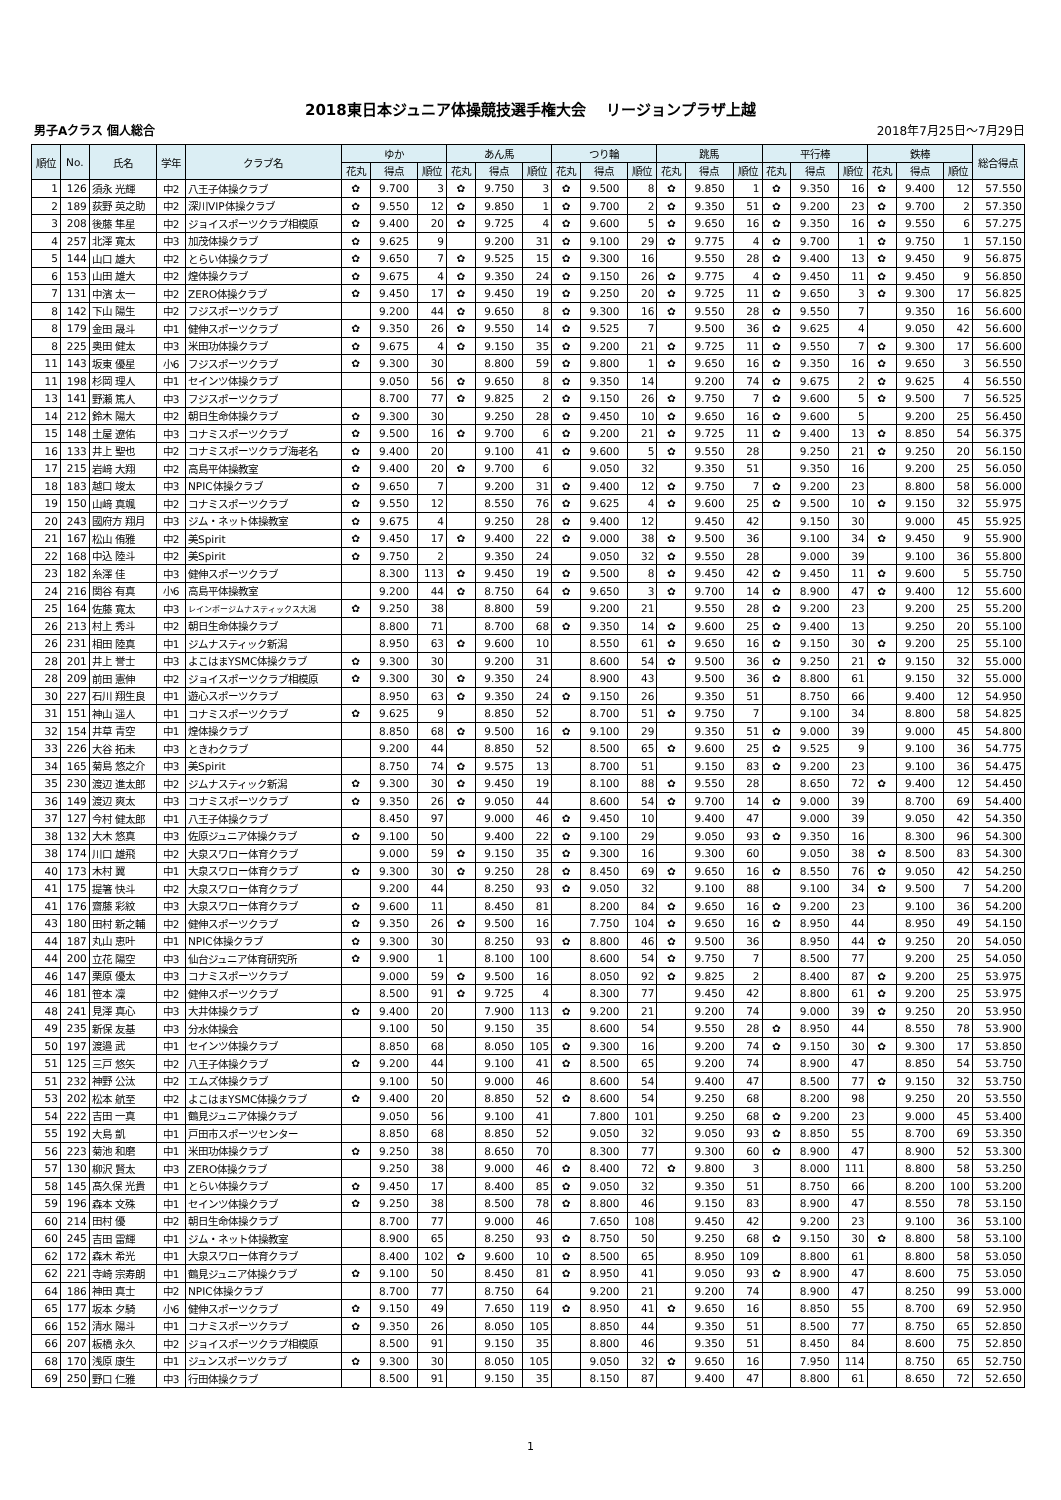2018東日本ジュニア体操競技選手権大会　 リージョンプラザ上越
男子Aクラス 個人総合 2018年7月25日～7月29日
| 順位 | No. | 氏名 | 学年 | クラブ名 | ゆか | | | あん馬 | | | つり輪 | | | 跳馬 | | | 平行棒 | | | 鉄棒 | | | 総合得点 |
| --- | --- | --- | --- | --- | --- | --- | --- | --- | --- | --- | --- | --- | --- | --- | --- | --- | --- | --- | --- | --- | --- | --- | --- |
| | | | | | 花丸 | 得点 | 順位 | 花丸 | 得点 | 順位 | 花丸 | 得点 | 順位 | 花丸 | 得点 | 順位 | 花丸 | 得点 | 順位 | 花丸 | 得点 | 順位 | |
| 1 | 126 | 須永 光輝 | 中2 | 八王子体操クラブ | ✿ | 9.700 | 3 | ✿ | 9.750 | 3 | ✿ | 9.500 | 8 | ✿ | 9.850 | 1 | ✿ | 9.350 | 16 | ✿ | 9.400 | 12 | 57.550 |
| 2 | 189 | 荻野 英之助 | 中2 | 深川VIP体操クラブ | ✿ | 9.550 | 12 | ✿ | 9.850 | 1 | ✿ | 9.700 | 2 | ✿ | 9.350 | 51 | ✿ | 9.200 | 23 | ✿ | 9.700 | 2 | 57.350 |
| 3 | 208 | 後藤 隼星 | 中2 | ジョイスポーツクラブ相模原 | ✿ | 9.400 | 20 | ✿ | 9.725 | 4 | ✿ | 9.600 | 5 | ✿ | 9.650 | 16 | ✿ | 9.350 | 16 | ✿ | 9.550 | 6 | 57.275 |
| 4 | 257 | 北澤 寛太 | 中3 | 加茂体操クラブ | ✿ | 9.625 | 9 | | 9.200 | 31 | ✿ | 9.100 | 29 | ✿ | 9.775 | 4 | ✿ | 9.700 | 1 | ✿ | 9.750 | 1 | 57.150 |
| 5 | 144 | 山口 雄大 | 中2 | とらい体操クラブ | ✿ | 9.650 | 7 | ✿ | 9.525 | 15 | ✿ | 9.300 | 16 | | 9.550 | 28 | ✿ | 9.400 | 13 | ✿ | 9.450 | 9 | 56.875 |
| 6 | 153 | 山田 雄大 | 中2 | 煌体操クラブ | ✿ | 9.675 | 4 | ✿ | 9.350 | 24 | ✿ | 9.150 | 26 | ✿ | 9.775 | 4 | ✿ | 9.450 | 11 | ✿ | 9.450 | 9 | 56.850 |
| 7 | 131 | 中濱 太一 | 中2 | ZERO体操クラブ | ✿ | 9.450 | 17 | ✿ | 9.450 | 19 | ✿ | 9.250 | 20 | ✿ | 9.725 | 11 | ✿ | 9.650 | 3 | ✿ | 9.300 | 17 | 56.825 |
| 8 | 142 | 下山 陽生 | 中2 | フジスポーツクラブ | | 9.200 | 44 | ✿ | 9.650 | 8 | ✿ | 9.300 | 16 | ✿ | 9.550 | 28 | ✿ | 9.550 | 7 | | 9.350 | 16 | 56.600 |
| 8 | 179 | 金田 晟斗 | 中1 | 健伸スポーツクラブ | ✿ | 9.350 | 26 | ✿ | 9.550 | 14 | ✿ | 9.525 | 7 | | 9.500 | 36 | ✿ | 9.625 | 4 | | 9.050 | 42 | 56.600 |
| 8 | 225 | 奥田 健太 | 中3 | 米田功体操クラブ | ✿ | 9.675 | 4 | ✿ | 9.150 | 35 | ✿ | 9.200 | 21 | ✿ | 9.725 | 11 | ✿ | 9.550 | 7 | ✿ | 9.300 | 17 | 56.600 |
| 11 | 143 | 坂東 優星 | 小6 | フジスポーツクラブ | ✿ | 9.300 | 30 | | 8.800 | 59 | ✿ | 9.800 | 1 | ✿ | 9.650 | 16 | ✿ | 9.350 | 16 | ✿ | 9.650 | 3 | 56.550 |
| 11 | 198 | 杉岡 理人 | 中1 | セインツ体操クラブ | | 9.050 | 56 | ✿ | 9.650 | 8 | ✿ | 9.350 | 14 | | 9.200 | 74 | ✿ | 9.675 | 2 | ✿ | 9.625 | 4 | 56.550 |
| 13 | 141 | 野瀬 篤人 | 中3 | フジスポーツクラブ | | 8.700 | 77 | ✿ | 9.825 | 2 | ✿ | 9.150 | 26 | ✿ | 9.750 | 7 | ✿ | 9.600 | 5 | ✿ | 9.500 | 7 | 56.525 |
| 14 | 212 | 鈴木 陽大 | 中2 | 朝日生命体操クラブ | ✿ | 9.300 | 30 | | 9.250 | 28 | ✿ | 9.450 | 10 | ✿ | 9.650 | 16 | ✿ | 9.600 | 5 | | 9.200 | 25 | 56.450 |
| 15 | 148 | 土屋 遼佑 | 中3 | コナミスポーツクラブ | ✿ | 9.500 | 16 | ✿ | 9.700 | 6 | ✿ | 9.200 | 21 | ✿ | 9.725 | 11 | ✿ | 9.400 | 13 | ✿ | 8.850 | 54 | 56.375 |
| 16 | 133 | 井上 聖也 | 中2 | コナミスポーツクラブ海老名 | ✿ | 9.400 | 20 | | 9.100 | 41 | ✿ | 9.600 | 5 | ✿ | 9.550 | 28 | | 9.250 | 21 | ✿ | 9.250 | 20 | 56.150 |
| 17 | 215 | 岩﨑 大翔 | 中2 | 高島平体操教室 | ✿ | 9.400 | 20 | ✿ | 9.700 | 6 | | 9.050 | 32 | | 9.350 | 51 | | 9.350 | 16 | | 9.200 | 25 | 56.050 |
| 18 | 183 | 越口 竣太 | 中3 | NPIC体操クラブ | ✿ | 9.650 | 7 | | 9.200 | 31 | ✿ | 9.400 | 12 | ✿ | 9.750 | 7 | ✿ | 9.200 | 23 | | 8.800 | 58 | 56.000 |
| 19 | 150 | 山﨑 真颯 | 中2 | コナミスポーツクラブ | ✿ | 9.550 | 12 | | 8.550 | 76 | ✿ | 9.625 | 4 | ✿ | 9.600 | 25 | ✿ | 9.500 | 10 | ✿ | 9.150 | 32 | 55.975 |
| 20 | 243 | 國府方 翔月 | 中3 | ジム・ネット体操教室 | ✿ | 9.675 | 4 | | 9.250 | 28 | ✿ | 9.400 | 12 | | 9.450 | 42 | | 9.150 | 30 | | 9.000 | 45 | 55.925 |
| 21 | 167 | 松山 侑雅 | 中2 | 美Spirit | ✿ | 9.450 | 17 | ✿ | 9.400 | 22 | ✿ | 9.000 | 38 | ✿ | 9.500 | 36 | | 9.100 | 34 | ✿ | 9.450 | 9 | 55.900 |
| 22 | 168 | 中込 陸斗 | 中2 | 美Spirit | ✿ | 9.750 | 2 | | 9.350 | 24 | | 9.050 | 32 | ✿ | 9.550 | 28 | | 9.000 | 39 | | 9.100 | 36 | 55.800 |
| 23 | 182 | 糸澤 佳 | 中3 | 健伸スポーツクラブ | | 8.300 | 113 | ✿ | 9.450 | 19 | ✿ | 9.500 | 8 | ✿ | 9.450 | 42 | ✿ | 9.450 | 11 | ✿ | 9.600 | 5 | 55.750 |
| 24 | 216 | 関谷 有真 | 小6 | 高島平体操教室 | | 9.200 | 44 | ✿ | 8.750 | 64 | ✿ | 9.650 | 3 | ✿ | 9.700 | 14 | ✿ | 8.900 | 47 | ✿ | 9.400 | 12 | 55.600 |
| 25 | 164 | 佐藤 寛太 | 中3 | レインボージムナスティックス大潟 | ✿ | 9.250 | 38 | | 8.800 | 59 | | 9.200 | 21 | | 9.550 | 28 | ✿ | 9.200 | 23 | | 9.200 | 25 | 55.200 |
| 26 | 213 | 村上 秀斗 | 中2 | 朝日生命体操クラブ | | 8.800 | 71 | | 8.700 | 68 | ✿ | 9.350 | 14 | ✿ | 9.600 | 25 | ✿ | 9.400 | 13 | | 9.250 | 20 | 55.100 |
| 26 | 231 | 相田 陸真 | 中1 | ジムナスティック新潟 | | 8.950 | 63 | ✿ | 9.600 | 10 | | 8.550 | 61 | ✿ | 9.650 | 16 | ✿ | 9.150 | 30 | ✿ | 9.200 | 25 | 55.100 |
| 28 | 201 | 井上 誉士 | 中3 | よこはまYSMC体操クラブ | ✿ | 9.300 | 30 | | 9.200 | 31 | | 8.600 | 54 | ✿ | 9.500 | 36 | ✿ | 9.250 | 21 | ✿ | 9.150 | 32 | 55.000 |
| 28 | 209 | 前田 憲伸 | 中2 | ジョイスポーツクラブ相模原 | ✿ | 9.300 | 30 | ✿ | 9.350 | 24 | | 8.900 | 43 | | 9.500 | 36 | ✿ | 8.800 | 61 | | 9.150 | 32 | 55.000 |
| 30 | 227 | 石川 翔生良 | 中1 | 遊心スポーツクラブ | | 8.950 | 63 | ✿ | 9.350 | 24 | ✿ | 9.150 | 26 | | 9.350 | 51 | | 8.750 | 66 | | 9.400 | 12 | 54.950 |
| 31 | 151 | 神山 遥人 | 中1 | コナミスポーツクラブ | ✿ | 9.625 | 9 | | 8.850 | 52 | | 8.700 | 51 | ✿ | 9.750 | 7 | | 9.100 | 34 | | 8.800 | 58 | 54.825 |
| 32 | 154 | 井草 青空 | 中1 | 煌体操クラブ | | 8.850 | 68 | ✿ | 9.500 | 16 | ✿ | 9.100 | 29 | | 9.350 | 51 | ✿ | 9.000 | 39 | | 9.000 | 45 | 54.800 |
| 33 | 226 | 大谷 拓未 | 中3 | ときわクラブ | | 9.200 | 44 | | 8.850 | 52 | | 8.500 | 65 | ✿ | 9.600 | 25 | ✿ | 9.525 | 9 | | 9.100 | 36 | 54.775 |
| 34 | 165 | 菊島 悠之介 | 中3 | 美Spirit | | 8.750 | 74 | ✿ | 9.575 | 13 | | 8.700 | 51 | | 9.150 | 83 | ✿ | 9.200 | 23 | | 9.100 | 36 | 54.475 |
| 35 | 230 | 渡辺 進太郎 | 中2 | ジムナスティック新潟 | ✿ | 9.300 | 30 | ✿ | 9.450 | 19 | | 8.100 | 88 | ✿ | 9.550 | 28 | | 8.650 | 72 | ✿ | 9.400 | 12 | 54.450 |
| 36 | 149 | 渡辺 爽太 | 中3 | コナミスポーツクラブ | ✿ | 9.350 | 26 | ✿ | 9.050 | 44 | | 8.600 | 54 | ✿ | 9.700 | 14 | ✿ | 9.000 | 39 | | 8.700 | 69 | 54.400 |
| 37 | 127 | 今村 健太郎 | 中1 | 八王子体操クラブ | | 8.450 | 97 | | 9.000 | 46 | ✿ | 9.450 | 10 | | 9.400 | 47 | | 9.000 | 39 | | 9.050 | 42 | 54.350 |
| 38 | 132 | 大木 悠真 | 中3 | 佐原ジュニア体操クラブ | ✿ | 9.100 | 50 | | 9.400 | 22 | ✿ | 9.100 | 29 | | 9.050 | 93 | ✿ | 9.350 | 16 | | 8.300 | 96 | 54.300 |
| 38 | 174 | 川口 雄飛 | 中2 | 大泉スワロー体育クラブ | | 9.000 | 59 | ✿ | 9.150 | 35 | ✿ | 9.300 | 16 | | 9.300 | 60 | | 9.050 | 38 | ✿ | 8.500 | 83 | 54.300 |
| 40 | 173 | 木村 翼 | 中1 | 大泉スワロー体育クラブ | ✿ | 9.300 | 30 | ✿ | 9.250 | 28 | ✿ | 8.450 | 69 | ✿ | 9.650 | 16 | ✿ | 8.550 | 76 | ✿ | 9.050 | 42 | 54.250 |
| 41 | 175 | 提箸 快斗 | 中2 | 大泉スワロー体育クラブ | | 9.200 | 44 | | 8.250 | 93 | ✿ | 9.050 | 32 | | 9.100 | 88 | | 9.100 | 34 | ✿ | 9.500 | 7 | 54.200 |
| 41 | 176 | 齋藤 彩紋 | 中3 | 大泉スワロー体育クラブ | ✿ | 9.600 | 11 | | 8.450 | 81 | | 8.200 | 84 | ✿ | 9.650 | 16 | ✿ | 9.200 | 23 | | 9.100 | 36 | 54.200 |
| 43 | 180 | 田村 新之輔 | 中2 | 健伸スポーツクラブ | ✿ | 9.350 | 26 | ✿ | 9.500 | 16 | | 7.750 | 104 | ✿ | 9.650 | 16 | ✿ | 8.950 | 44 | | 8.950 | 49 | 54.150 |
| 44 | 187 | 丸山 恵叶 | 中1 | NPIC体操クラブ | ✿ | 9.300 | 30 | | 8.250 | 93 | ✿ | 8.800 | 46 | ✿ | 9.500 | 36 | | 8.950 | 44 | ✿ | 9.250 | 20 | 54.050 |
| 44 | 200 | 立花 陽空 | 中3 | 仙台ジュニア体育研究所 | ✿ | 9.900 | 1 | | 8.100 | 100 | | 8.600 | 54 | ✿ | 9.750 | 7 | | 8.500 | 77 | | 9.200 | 25 | 54.050 |
| 46 | 147 | 栗原 優太 | 中3 | コナミスポーツクラブ | | 9.000 | 59 | ✿ | 9.500 | 16 | | 8.050 | 92 | ✿ | 9.825 | 2 | | 8.400 | 87 | ✿ | 9.200 | 25 | 53.975 |
| 46 | 181 | 笹本 凜 | 中2 | 健伸スポーツクラブ | | 8.500 | 91 | ✿ | 9.725 | 4 | | 8.300 | 77 | | 9.450 | 42 | | 8.800 | 61 | ✿ | 9.200 | 25 | 53.975 |
| 48 | 241 | 見澤 真心 | 中3 | 大井体操クラブ | ✿ | 9.400 | 20 | | 7.900 | 113 | ✿ | 9.200 | 21 | | 9.200 | 74 | | 9.000 | 39 | ✿ | 9.250 | 20 | 53.950 |
| 49 | 235 | 新保 友基 | 中3 | 分水体操会 | | 9.100 | 50 | | 9.150 | 35 | | 8.600 | 54 | | 9.550 | 28 | ✿ | 8.950 | 44 | | 8.550 | 78 | 53.900 |
| 50 | 197 | 渡邉 武 | 中1 | セインツ体操クラブ | | 8.850 | 68 | | 8.050 | 105 | ✿ | 9.300 | 16 | | 9.200 | 74 | ✿ | 9.150 | 30 | ✿ | 9.300 | 17 | 53.850 |
| 51 | 125 | 三戸 悠矢 | 中2 | 八王子体操クラブ | ✿ | 9.200 | 44 | | 9.100 | 41 | ✿ | 8.500 | 65 | | 9.200 | 74 | | 8.900 | 47 | | 8.850 | 54 | 53.750 |
| 51 | 232 | 神野 公汰 | 中2 | エムズ体操クラブ | | 9.100 | 50 | | 9.000 | 46 | | 8.600 | 54 | | 9.400 | 47 | | 8.500 | 77 | ✿ | 9.150 | 32 | 53.750 |
| 53 | 202 | 松本 航至 | 中2 | よこはまYSMC体操クラブ | ✿ | 9.400 | 20 | | 8.850 | 52 | ✿ | 8.600 | 54 | | 9.250 | 68 | | 8.200 | 98 | | 9.250 | 20 | 53.550 |
| 54 | 222 | 吉田 一真 | 中1 | 鶴見ジュニア体操クラブ | | 9.050 | 56 | | 9.100 | 41 | | 7.800 | 101 | | 9.250 | 68 | ✿ | 9.200 | 23 | | 9.000 | 45 | 53.400 |
| 55 | 192 | 大島 凱 | 中1 | 戸田市スポーツセンター | | 8.850 | 68 | | 8.850 | 52 | | 9.050 | 32 | | 9.050 | 93 | ✿ | 8.850 | 55 | | 8.700 | 69 | 53.350 |
| 56 | 223 | 菊池 和磨 | 中1 | 米田功体操クラブ | ✿ | 9.250 | 38 | | 8.650 | 70 | | 8.300 | 77 | | 9.300 | 60 | ✿ | 8.900 | 47 | | 8.900 | 52 | 53.300 |
| 57 | 130 | 柳沢 賢太 | 中3 | ZERO体操クラブ | | 9.250 | 38 | | 9.000 | 46 | ✿ | 8.400 | 72 | ✿ | 9.800 | 3 | | 8.000 | 111 | | 8.800 | 58 | 53.250 |
| 58 | 145 | 髙久保 光貴 | 中1 | とらい体操クラブ | ✿ | 9.450 | 17 | | 8.400 | 85 | ✿ | 9.050 | 32 | | 9.350 | 51 | | 8.750 | 66 | | 8.200 | 100 | 53.200 |
| 59 | 196 | 森本 文殊 | 中1 | セインツ体操クラブ | ✿ | 9.250 | 38 | | 8.500 | 78 | ✿ | 8.800 | 46 | | 9.150 | 83 | | 8.900 | 47 | | 8.550 | 78 | 53.150 |
| 60 | 214 | 田村 優 | 中2 | 朝日生命体操クラブ | | 8.700 | 77 | | 9.000 | 46 | | 7.650 | 108 | | 9.450 | 42 | | 9.200 | 23 | | 9.100 | 36 | 53.100 |
| 60 | 245 | 吉田 雷輝 | 中1 | ジム・ネット体操教室 | | 8.900 | 65 | | 8.250 | 93 | ✿ | 8.750 | 50 | | 9.250 | 68 | ✿ | 9.150 | 30 | ✿ | 8.800 | 58 | 53.100 |
| 62 | 172 | 森木 希光 | 中1 | 大泉スワロー体育クラブ | | 8.400 | 102 | ✿ | 9.600 | 10 | ✿ | 8.500 | 65 | | 8.950 | 109 | | 8.800 | 61 | | 8.800 | 58 | 53.050 |
| 62 | 221 | 寺崎 宗寿朗 | 中1 | 鶴見ジュニア体操クラブ | ✿ | 9.100 | 50 | | 8.450 | 81 | ✿ | 8.950 | 41 | | 9.050 | 93 | ✿ | 8.900 | 47 | | 8.600 | 75 | 53.050 |
| 64 | 186 | 神田 真士 | 中2 | NPIC体操クラブ | | 8.700 | 77 | | 8.750 | 64 | | 9.200 | 21 | | 9.200 | 74 | | 8.900 | 47 | | 8.250 | 99 | 53.000 |
| 65 | 177 | 坂本 夕騎 | 小6 | 健伸スポーツクラブ | ✿ | 9.150 | 49 | | 7.650 | 119 | ✿ | 8.950 | 41 | ✿ | 9.650 | 16 | | 8.850 | 55 | | 8.700 | 69 | 52.950 |
| 66 | 152 | 清水 陽斗 | 中1 | コナミスポーツクラブ | ✿ | 9.350 | 26 | | 8.050 | 105 | | 8.850 | 44 | | 9.350 | 51 | | 8.500 | 77 | | 8.750 | 65 | 52.850 |
| 66 | 207 | 板橋 永久 | 中2 | ジョイスポーツクラブ相模原 | | 8.500 | 91 | | 9.150 | 35 | | 8.800 | 46 | | 9.350 | 51 | | 8.450 | 84 | | 8.600 | 75 | 52.850 |
| 68 | 170 | 浅原 康生 | 中1 | ジュンスポーツクラブ | ✿ | 9.300 | 30 | | 8.050 | 105 | | 9.050 | 32 | ✿ | 9.650 | 16 | | 7.950 | 114 | | 8.750 | 65 | 52.750 |
| 69 | 250 | 野口 仁雅 | 中3 | 行田体操クラブ | | 8.500 | 91 | | 9.150 | 35 | | 8.150 | 87 | | 9.400 | 47 | | 8.800 | 61 | | 8.650 | 72 | 52.650 |
1